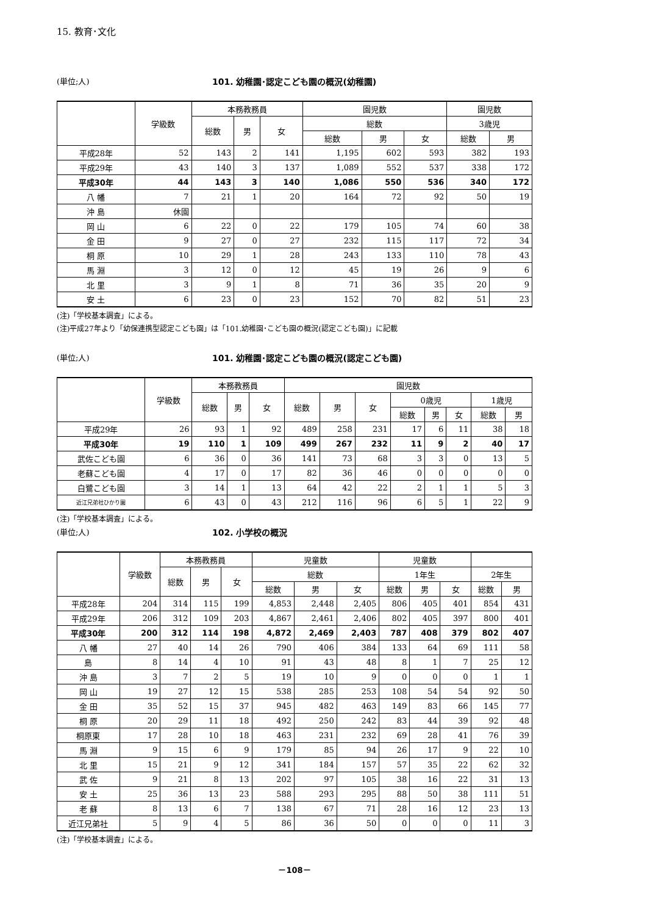15. 教育･文化
(単位;人) 101. 幼稚園･認定こども園の概況(幼稚園)
| | 学級数 | 本務教務員 | | | 園児数 | | | 園児数 | |
| --- | --- | --- | --- | --- | --- | --- | --- | --- | --- |
| | | 総数 | 男 | 女 | 総数 | | | 3歳児 | |
| | | | | | 総数 | 男 | 女 | 総数 | 男 |
| 平成28年 | 52 | 143 | 2 | 141 | 1,195 | 602 | 593 | 382 | 193 |
| 平成29年 | 43 | 140 | 3 | 137 | 1,089 | 552 | 537 | 338 | 172 |
| 平成30年 | 44 | 143 | 3 | 140 | 1,086 | 550 | 536 | 340 | 172 |
| 八 幡 | 7 | 21 | 1 | 20 | 164 | 72 | 92 | 50 | 19 |
| 沖 島 | 休園 | | | | | | | | |
| 岡 山 | 6 | 22 | 0 | 22 | 179 | 105 | 74 | 60 | 38 |
| 金 田 | 9 | 27 | 0 | 27 | 232 | 115 | 117 | 72 | 34 |
| 桐 原 | 10 | 29 | 1 | 28 | 243 | 133 | 110 | 78 | 43 |
| 馬 淵 | 3 | 12 | 0 | 12 | 45 | 19 | 26 | 9 | 6 |
| 北 里 | 3 | 9 | 1 | 8 | 71 | 36 | 35 | 20 | 9 |
| 安 土 | 6 | 23 | 0 | 23 | 152 | 70 | 82 | 51 | 23 |
(注)「学校基本調査」による。
(注)平成27年より「幼保連携型認定こども園」は「101.幼稚園･こども園の概況(認定こども園)」に記載
(単位;人) 101. 幼稚園･認定こども園の概況(認定こども園)
| | 学級数 | 本務教務員 | | | 園児数 | | | | | | | |
| --- | --- | --- | --- | --- | --- | --- | --- | --- | --- | --- | --- | --- |
| | | 総数 | 男 | 女 | 総数 | 男 | 女 | 0歳児 | | | 1歳児 | |
| | | | | | | | | 総数 | 男 | 女 | 総数 | 男 |
| 平成29年 | 26 | 93 | 1 | 92 | 489 | 258 | 231 | 17 | 6 | 11 | 38 | 18 |
| 平成30年 | 19 | 110 | 1 | 109 | 499 | 267 | 232 | 11 | 9 | 2 | 40 | 17 |
| 武佐こども園 | 6 | 36 | 0 | 36 | 141 | 73 | 68 | 3 | 3 | 0 | 13 | 5 |
| 老蘇こども園 | 4 | 17 | 0 | 17 | 82 | 36 | 46 | 0 | 0 | 0 | 0 | 0 |
| 白鷺こども園 | 3 | 14 | 1 | 13 | 64 | 42 | 22 | 2 | 1 | 1 | 5 | 3 |
| 近江兄弟社ひかり園 | 6 | 43 | 0 | 43 | 212 | 116 | 96 | 6 | 5 | 1 | 22 | 9 |
(注)「学校基本調査」による。
(単位;人) 102. 小学校の概況
| | 学級数 | 本務教務員 | | | 児童数 | | | 児童数 | | | | |
| --- | --- | --- | --- | --- | --- | --- | --- | --- | --- | --- | --- | --- |
| | | 総数 | 男 | 女 | 総数 | | | 1年生 | | | 2年生 | |
| | | | | | 総数 | 男 | 女 | 総数 | 男 | 女 | 総数 | 男 |
| 平成28年 | 204 | 314 | 115 | 199 | 4,853 | 2,448 | 2,405 | 806 | 405 | 401 | 854 | 431 |
| 平成29年 | 206 | 312 | 109 | 203 | 4,867 | 2,461 | 2,406 | 802 | 405 | 397 | 800 | 401 |
| 平成30年 | 200 | 312 | 114 | 198 | 4,872 | 2,469 | 2,403 | 787 | 408 | 379 | 802 | 407 |
| 八 幡 | 27 | 40 | 14 | 26 | 790 | 406 | 384 | 133 | 64 | 69 | 111 | 58 |
| 島 | 8 | 14 | 4 | 10 | 91 | 43 | 48 | 8 | 1 | 7 | 25 | 12 |
| 沖 島 | 3 | 7 | 2 | 5 | 19 | 10 | 9 | 0 | 0 | 0 | 1 | 1 |
| 岡 山 | 19 | 27 | 12 | 15 | 538 | 285 | 253 | 108 | 54 | 54 | 92 | 50 |
| 金 田 | 35 | 52 | 15 | 37 | 945 | 482 | 463 | 149 | 83 | 66 | 145 | 77 |
| 桐 原 | 20 | 29 | 11 | 18 | 492 | 250 | 242 | 83 | 44 | 39 | 92 | 48 |
| 桐原東 | 17 | 28 | 10 | 18 | 463 | 231 | 232 | 69 | 28 | 41 | 76 | 39 |
| 馬 淵 | 9 | 15 | 6 | 9 | 179 | 85 | 94 | 26 | 17 | 9 | 22 | 10 |
| 北 里 | 15 | 21 | 9 | 12 | 341 | 184 | 157 | 57 | 35 | 22 | 62 | 32 |
| 武 佐 | 9 | 21 | 8 | 13 | 202 | 97 | 105 | 38 | 16 | 22 | 31 | 13 |
| 安 土 | 25 | 36 | 13 | 23 | 588 | 293 | 295 | 88 | 50 | 38 | 111 | 51 |
| 老 蘇 | 8 | 13 | 6 | 7 | 138 | 67 | 71 | 28 | 16 | 12 | 23 | 13 |
| 近江兄弟社 | 5 | 9 | 4 | 5 | 86 | 36 | 50 | 0 | 0 | 0 | 11 | 3 |
(注)「学校基本調査」による。
－108－